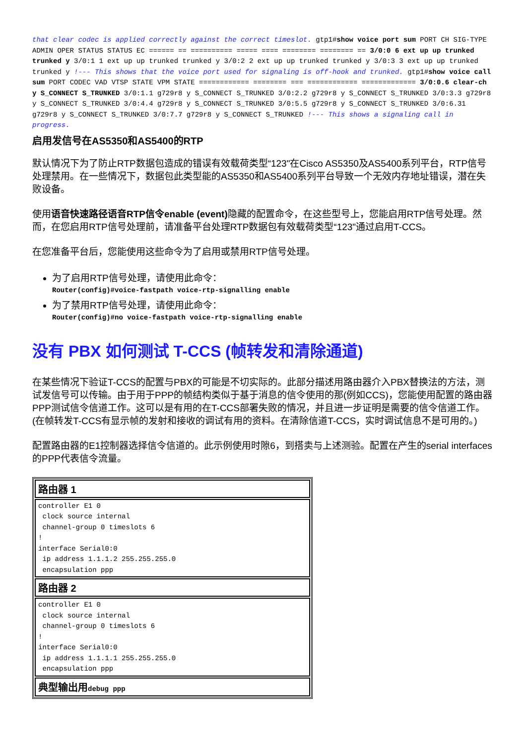that clear codec is applied correctly against the correct timeslot. gtp1#show voice port sum PORT CH SIG-TYPE ADMIN OPER STATUS STATUS EC ====== == ========== ===== ==== ======== ======== == 3/0:0 6 ext up up trunked trunked y 3/0:1 1 ext up up trunked trunked y 3/0:2 2 ext up up trunked trunked y 3/0:3 3 ext up up trunked trunked y !--- This shows that the voice port used for signaling is off-hook and trunked. gtp1#show voice call sum PORT CODEC VAD VTSP STATE VPM STATE ============ ======== === ============ ============= 3/0:0.6 clear-ch y S_CONNECT S_TRUNKED 3/0:1.1 g729r8 y S_CONNECT S_TRUNKED 3/0:2.2 g729r8 y S_CONNECT S_TRUNKED 3/0:3.3 g729r8 y S_CONNECT S_TRUNKED 3/0:4.4 g729r8 y S_CONNECT S_TRUNKED 3/0:5.5 g729r8 y S_CONNECT S_TRUNKED 3/0:6.31 g729r8 y S_CONNECT S_TRUNKED 3/0:7.7 g729r8 y S_CONNECT S_TRUNKED !--- This shows a signaling call in progress.
启用发信号在AS5350和AS5400的RTP
默认情况下为了防止RTP数据包造成的错误有效载荷类型“123"在Cisco AS5350及AS5400系列平台，RTP信号处理禁用。在一些情况下，数据包此类型能的AS5350和AS5400系列平台导致一个无效内存地址错误，潜在失败设备。
使用语音快速路径语音RTP信令enable (event) 隐藏的配置命令，在这些型号上，您能启用RTP信号处理。然而，在您启用RTP信号处理前，请准备平台处理RTP数据包有效载荷类型“123"通过启用T-CCS。
在您准备平台后，您能使用这些命令为了启用或禁用RTP信号处理。
为了启用RTP信号处理，请使用此命令：
Router(config)#voice-fastpath voice-rtp-signalling enable
为了禁用RTP信号处理，请使用此命令：
Router(config)#no voice-fastpath voice-rtp-signalling enable
没有 PBX 如何测试 T-CCS (帧转发和清除通道)
在某些情况下验证T-CCS的配置与PBX的可能是不切实际的。此部分描述用路由器介入PBX替换法的方法，测试发信号可以传输。由于用于PPP的帧结构类似于基于消息的信令使用的那(例如CCS)，您能使用配置的路由器PPP测试信令信道工作。这可以是有用的在T-CCS部署失败的情况，并且进一步证明是需要的信令信道工作。(在帧转发T-CCS有显示帧的发射和接收的调试有用的资料。在清除信道T-CCS，实时调试信息不是可用的。)
配置路由器的E1控制器选择信令信道的。此示例使用时隙6，到搭卖与上述测验。配置在产生的serial interfaces的PPP代表信令流量。
| 路由器 1 |
| --- |
| controller E1 0 clock source internal channel-group 0 timeslots 6 ! interface Serial0:0 ip address 1.1.1.2 255.255.255.0 encapsulation ppp |
| 路由器 2 |
| controller E1 0 clock source internal channel-group 0 timeslots 6 ! interface Serial0:0 ip address 1.1.1.1 255.255.255.0 encapsulation ppp |
| 典型输出用 debug ppp |